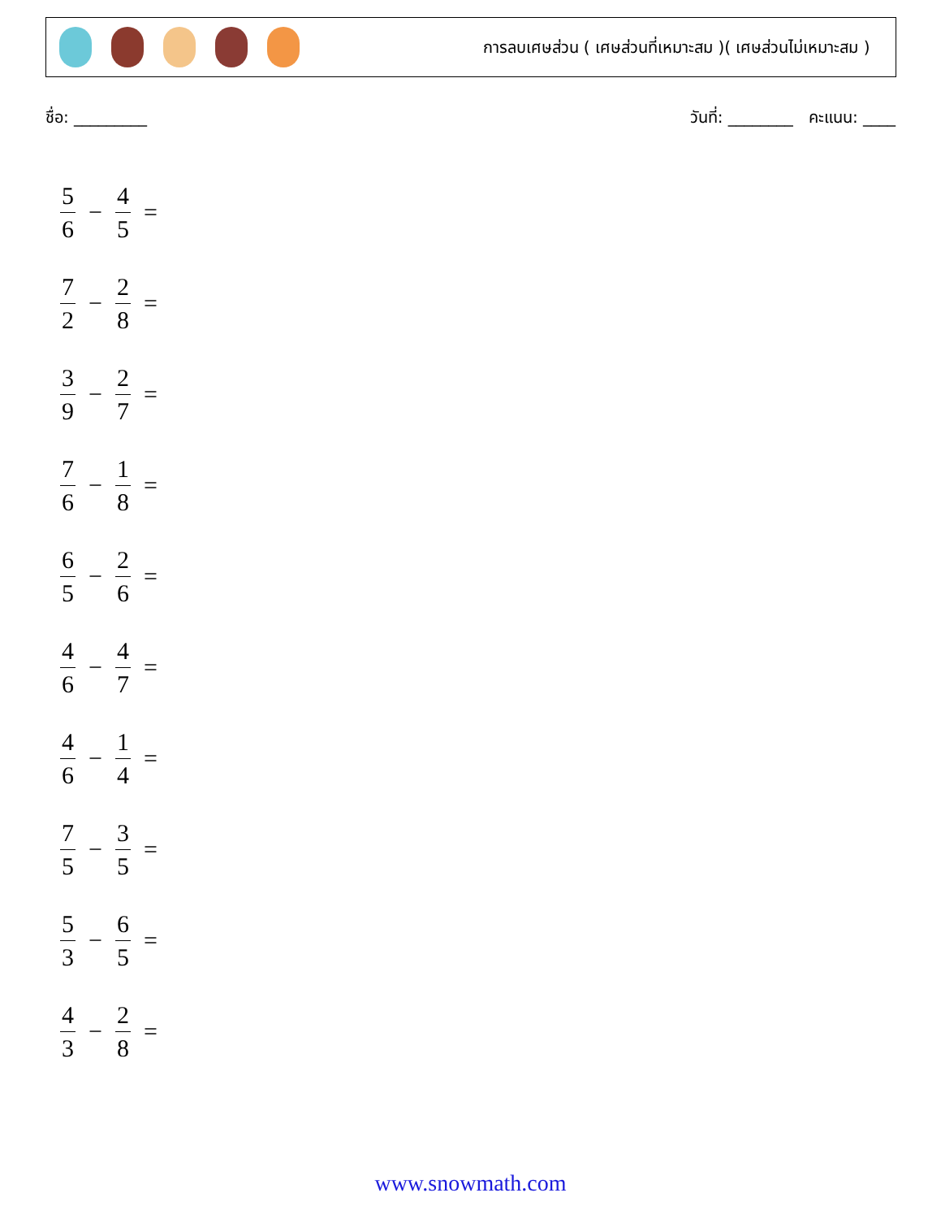การลบเศษส่วน ( เศษส่วนที่เหมาะสม )( เศษส่วนไม่เหมาะสม )
ชื่อ: _________ วันที่: ________ คะแนน: ____
5 6 − 4 5 =
7 2 − 2 8 =
3 9 − 2 7 =
7 6 − 1 8 =
6 5 − 2 6 =
4 6 − 4 7 =
4 6 − 1 4 =
7 5 − 3 5 =
5 3 − 6 5 =
4 3 − 2 8 =
www.snowmath.com